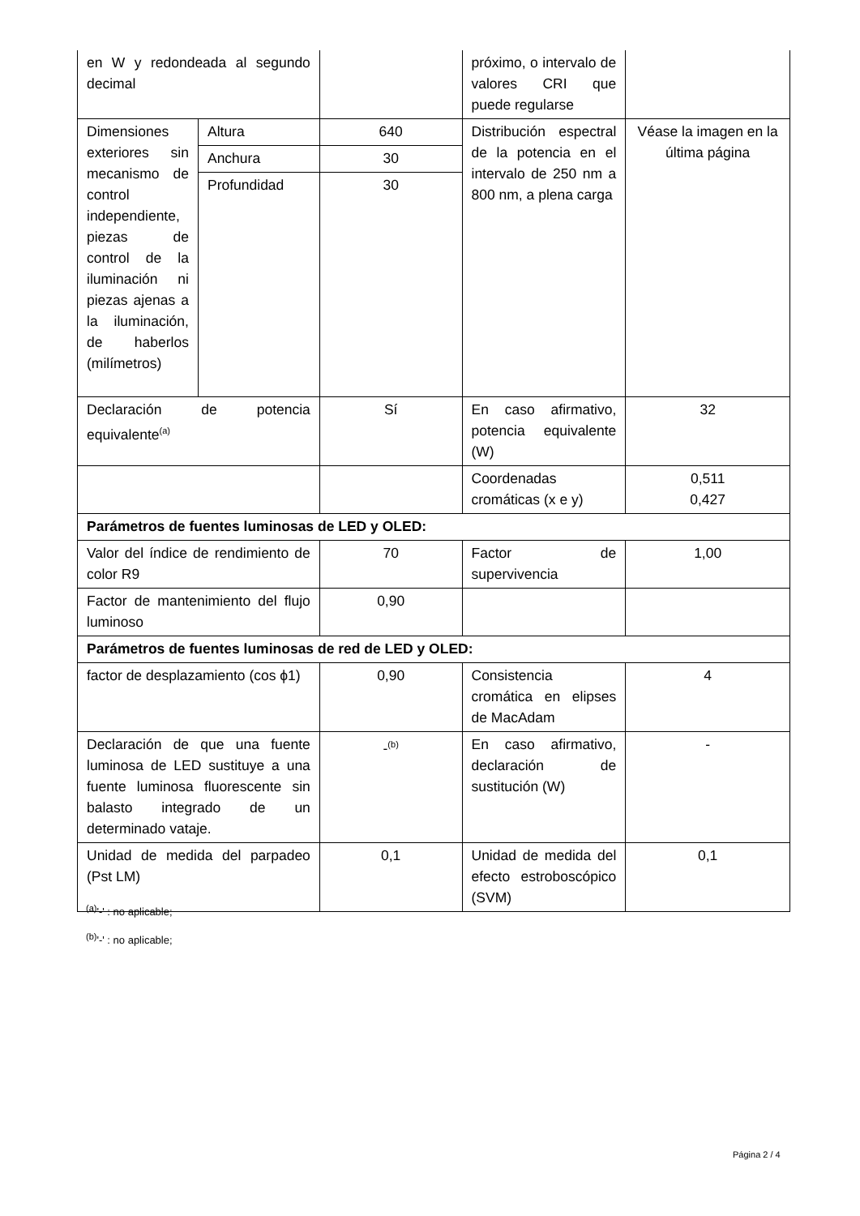| en W y redondeada al segundo decimal | | | próximo, o intervalo de valores CRI que puede regularse | |
| Dimensiones exteriores sin mecanismo de control independiente, piezas de control de la iluminación ni piezas ajenas a la iluminación, de haberlos (milímetros) | Altura | 640 | Distribución espectral de la potencia en el intervalo de 250 nm a 800 nm, a plena carga | Véase la imagen en la última página |
| | Anchura | 30 | | |
| | Profundidad | 30 | | |
| Declaración de potencia equivalente<sup>(a)</sup> | | Sí | En caso afirmativo, potencia equivalente (W) | 32 |
| | | | Coordenadas cromáticas (x e y) | 0,511 0,427 |
| Parámetros de fuentes luminosas de LED y OLED: | | | | |
| Valor del índice de rendimiento de color R9 | | 70 | Factor de supervivencia | 1,00 |
| Factor de mantenimiento del flujo luminoso | | 0,90 | | |
| Parámetros de fuentes luminosas de red de LED y OLED: | | | | |
| factor de desplazamiento (cos ϕ1) | | 0,90 | Consistencia cromática en elipses de MacAdam | 4 |
| Declaración de que una fuente luminosa de LED sustituye a una fuente luminosa fluorescente sin balasto integrado de un determinado vataje. | | -<sup>(b)</sup> | En caso afirmativo, declaración de sustitución (W) | - |
| Unidad de medida del parpadeo (Pst LM) | | 0,1 | Unidad de medida del efecto estroboscópico (SVM) | 0,1 |
<sup>(a)</sup> '-' : no aplicable;
<sup>(b)</sup> '-' : no aplicable;
Página 2 / 4